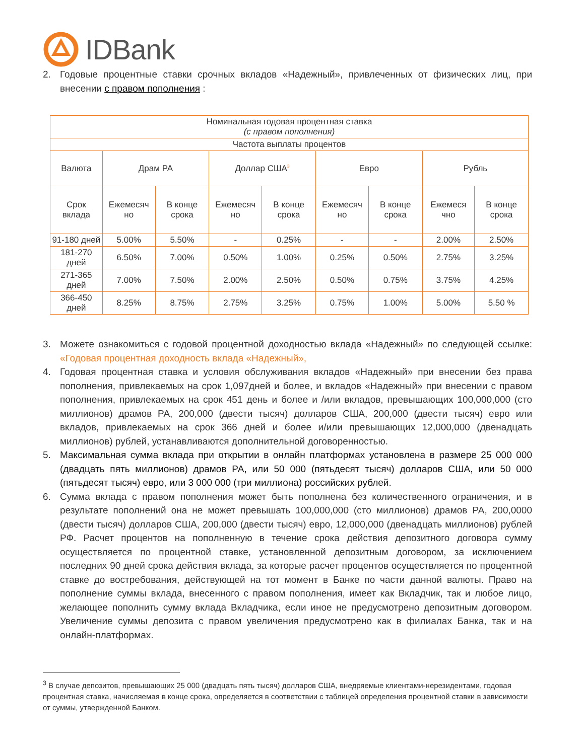IDBank
2. Годовые процентные ставки срочных вкладов «Надежный», привлеченных от физических лиц, при внесении с правом пополнения :
| Номинальная годовая процентная ставка (с правом пополнения) | | | | | | | | |
| --- | --- | --- | --- | --- | --- | --- | --- | --- |
| Частота выплаты процентов | | | | | | | | |
| Валюта | Драм РА | | Доллар США<sup>3</sup> | | Евро | | Рубль | |
| Срок вклада | Ежемесяч но | В конце срока | Ежемесяч но | В конце срока | Ежемесяч но | В конце срока | Ежемеся чно | В конце срока |
| 91-180 дней | 5.00% | 5.50% | - | 0.25% | - | - | 2.00% | 2.50% |
| 181-270 дней | 6.50% | 7.00% | 0.50% | 1.00% | 0.25% | 0.50% | 2.75% | 3.25% |
| 271-365 дней | 7.00% | 7.50% | 2.00% | 2.50% | 0.50% | 0.75% | 3.75% | 4.25% |
| 366-450 дней | 8.25% | 8.75% | 2.75% | 3.25% | 0.75% | 1.00% | 5.00% | 5.50 % |
3. Можете ознакомиться с годовой процентной доходностью вклада «Надежный» по следующей ссылке: «Годовая процентная доходность вклада «Надежный»,
4. Годовая процентная ставка и условия обслуживания вкладов «Надежный» при внесении без права пополнения, привлекаемых на срок 1,097дней и более, и вкладов «Надежный» при внесении с правом пополнения, привлекаемых на срок 451 день и более и /или вкладов, превышающих 100,000,000 (сто миллионов) драмов РА, 200,000 (двести тысяч) долларов США, 200,000 (двести тысяч) евро или вкладов, привлекаемых на срок 366 дней и более и/или превышающих 12,000,000 (двенадцать миллионов) рублей, устанавливаются дополнительной договоренностью.
5. Максимальная сумма вклада при открытии в онлайн платформах установлена в размере 25 000 000 (двадцать пять миллионов) драмов РА, или 50 000 (пятьдесят тысяч) долларов США, или 50 000 (пятьдесят тысяч) евро, или 3 000 000 (три миллиона) российских рублей.
6. Сумма вклада с правом пополнения может быть пополнена без количественного ограничения, и в результате пополнений она не может превышать 100,000,000 (сто миллионов) драмов РА, 200,0000 (двести тысяч) долларов США, 200,000 (двести тысяч) евро, 12,000,000 (двенадцать миллионов) рублей РФ. Расчет процентов на пополненную в течение срока действия депозитного договора сумму осуществляется по процентной ставке, установленной депозитным договором, за исключением последних 90 дней срока действия вклада, за которые расчет процентов осуществляется по процентной ставке до востребования, действующей на тот момент в Банке по части данной валюты. Право на пополнение суммы вклада, внесенного с правом пополнения, имеет как Вкладчик, так и любое лицо, желающее пополнить сумму вклада Вкладчика, если иное не предусмотрено депозитным договором. Увеличение суммы депозита с правом увеличения предусмотрено как в филиалах Банка, так и на онлайн-платформах.
<sup>3</sup> В случае депозитов, превышающих 25 000 (двадцать пять тысяч) долларов США, внедряемые клиентами-нерезидентами, годовая процентная ставка, начисляемая в конце срока, определяется в соответствии с таблицей определения процентной ставки в зависимости от суммы, утвержденной Банком.